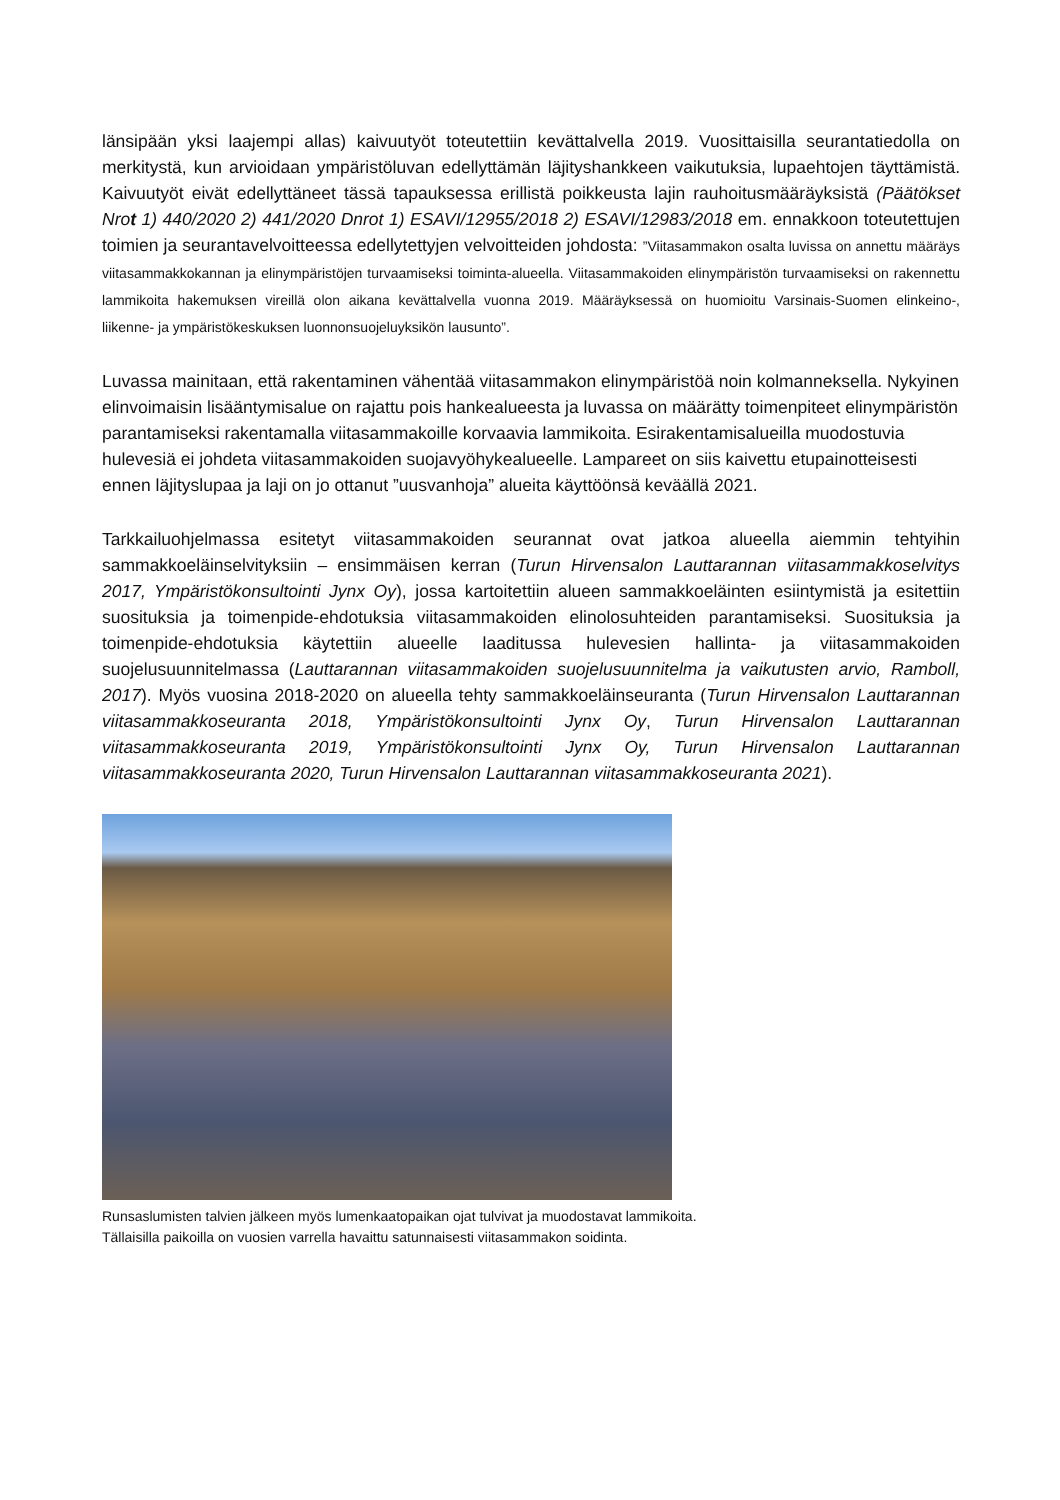länsipään yksi laajempi allas) kaivuutyöt toteutettiin kevättalvella 2019. Vuosittaisilla seurantatiedolla on merkitystä, kun arvioidaan ympäristöluvan edellyttämän läjityshankkeen vaikutuksia, lupaehtojen täyttämistä. Kaivuutyöt eivät edellyttäneet tässä tapauksessa erillistä poikkeusta lajin rauhoitusmääräyksistä (Päätökset Nrot 1) 440/2020 2) 441/2020 Dnrot 1) ESAVI/12955/2018 2) ESAVI/12983/2018 em. ennakkoon toteutettujen toimien ja seurantavelvoitteessa edellytettyjen velvoitteiden johdosta: ”Viitasammakon osalta luvissa on annettu määräys viitasammakkokannan ja elinympäristöjen turvaamiseksi toiminta-alueella. Viitasammakoiden elinympäristön turvaamiseksi on rakennettu lammikoita hakemuksen vireillä olon aikana kevättalvella vuonna 2019. Määräyksessä on huomioitu Varsinais-Suomen elinkeino-, liikenne- ja ympäristökeskuksen luonnonsuojeluyksikön lausunto”.
Luvassa mainitaan, että rakentaminen vähentää viitasammakon elinympäristöä noin kolmanneksella. Nykyinen elinvoimaisin lisääntymisalue on rajattu pois hankealueesta ja luvassa on määrätty toimenpiteet elinympäristön parantamiseksi rakentamalla viitasammakoille korvaavia lammikoita. Esirakentamisalueilla muodostuvia hulevesiä ei johdeta viitasammakoiden suojavyöhykealueelle. Lampareet on siis kaivettu etupainotteisesti ennen läjityslupaa ja laji on jo ottanut ”uusvanhoja” alueita käyttöönsä keväällä 2021.
Tarkkailuohjelmassa esitetyt viitasammakoiden seurannat ovat jatkoa alueella aiemmin tehtyihin sammakkoeläinselvityksiin – ensimmäisen kerran (Turun Hirvensalon Lauttarannan viitasammakkoselvitys 2017, Ympäristökonsultointi Jynx Oy), jossa kartoitettiin alueen sammakkoeläinten esiintymistä ja esitettiin suosituksia ja toimenpide-ehdotuksia viitasammakoiden elinolosuhteiden parantamiseksi. Suosituksia ja toimenpide-ehdotuksia käytettiin alueelle laaditussa hulevesien hallinta- ja viitasammakoiden suojelusuunnitelmassa (Lauttarannan viitasammakoiden suojelusuunnitelma ja vaikutusten arvio, Ramboll, 2017). Myös vuosina 2018-2020 on alueella tehty sammakkoeläinseuranta (Turun Hirvensalon Lauttarannan viitasammakkoseuranta 2018, Ympäristökonsultointi Jynx Oy, Turun Hirvensalon Lauttarannan viitasammakkoseuranta 2019, Ympäristökonsultointi Jynx Oy, Turun Hirvensalon Lauttarannan viitasammakkoseuranta 2020, Turun Hirvensalon Lauttarannan viitasammakkoseuranta 2021).
Runsaslumisten talvien jälkeen myös lumenkaatopaikan ojat tulvivat ja muodostavat lammikoita.
Tällaisilla paikoilla on vuosien varrella havaittu satunnaisesti viitasammakon soidinta.